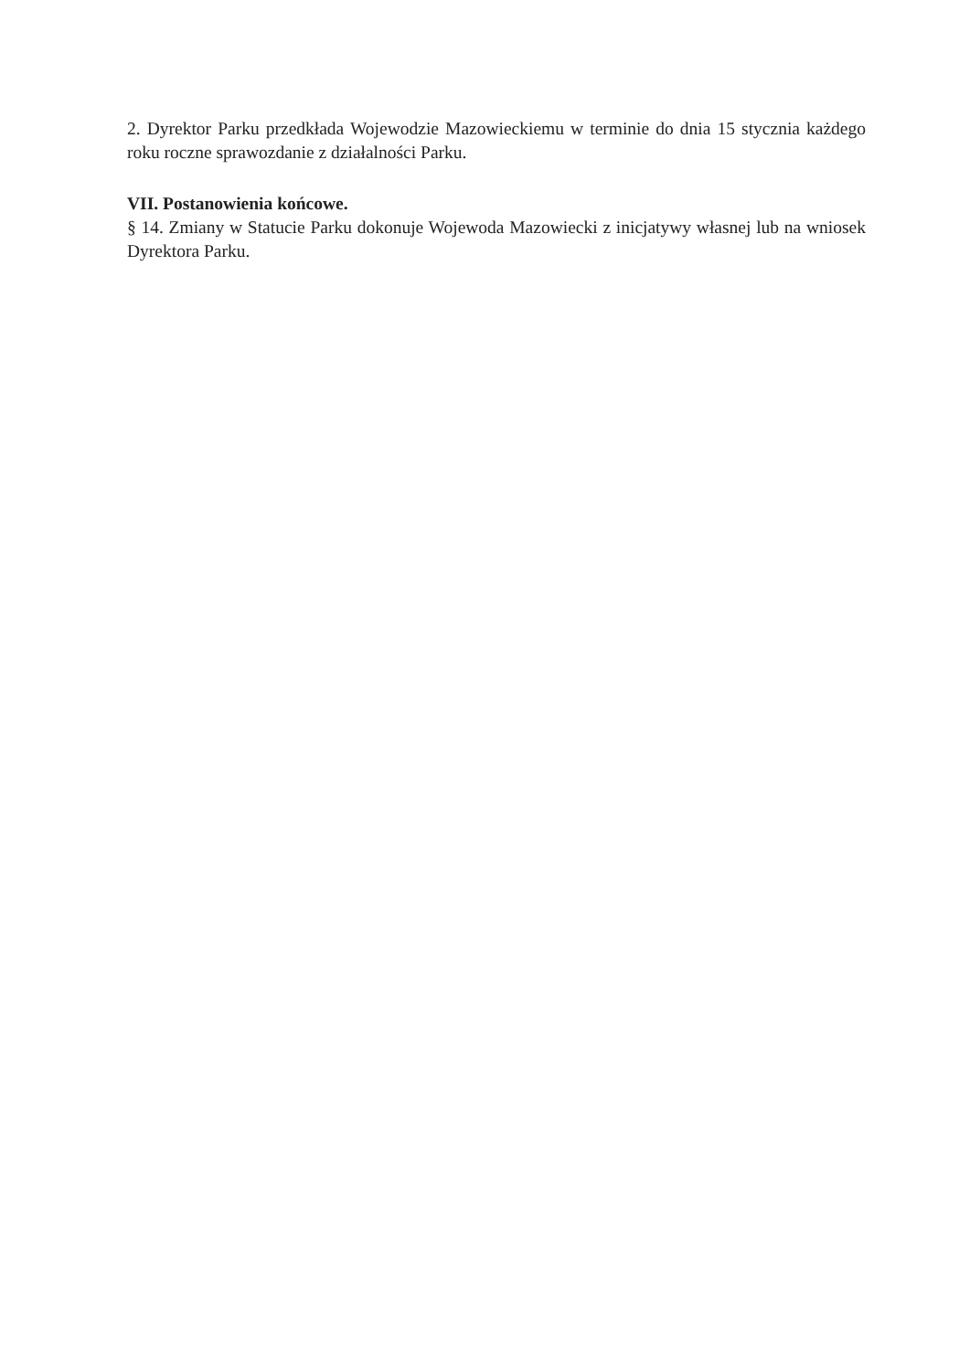2. Dyrektor Parku przedkłada Wojewodzie Mazowieckiemu w terminie do dnia 15 stycznia każdego roku roczne sprawozdanie z działalności Parku.
VII. Postanowienia końcowe.
§ 14. Zmiany w Statucie Parku dokonuje Wojewoda Mazowiecki z inicjatywy własnej lub na wniosek Dyrektora Parku.